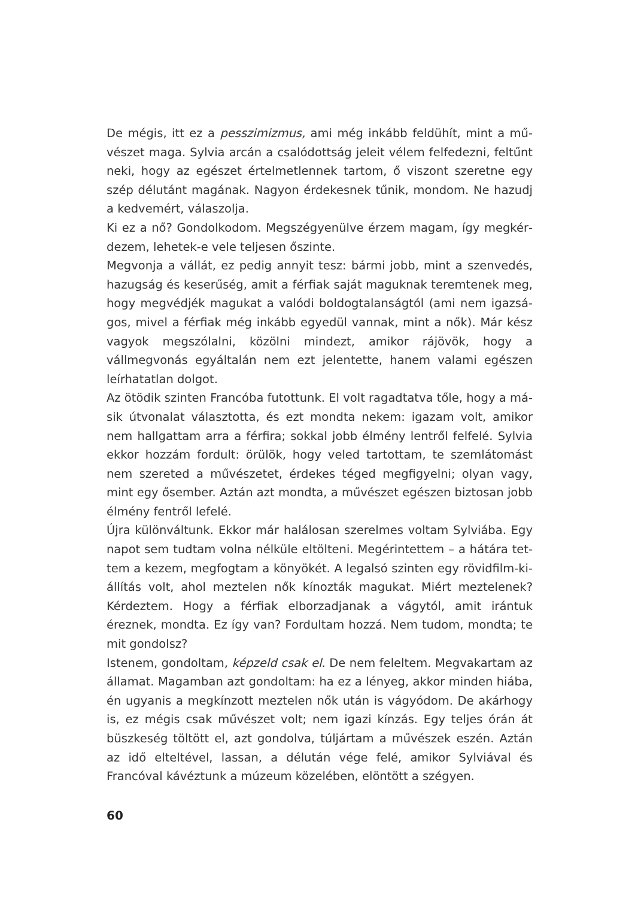De mégis, itt ez a pesszimizmus, ami még inkább feldühít, mint a mű­vészet maga. Sylvia arcán a csalódottság jeleit vélem felfedezni, feltűnt neki, hogy az egészet értelmetlennek tartom, ő viszont szeretne egy szép délutánt magának. Nagyon érdekesnek tűnik, mondom. Ne hazudj a kedvemért, válaszolja.
Ki ez a nő? Gondolkodom. Megszégyenülve érzem magam, így megkér­dezem, lehetek-e vele teljesen őszinte.
Megvonja a vállát, ez pedig annyit tesz: bármi jobb, mint a szenvedés, hazugság és keserűség, amit a férfiak saját maguknak teremtenek meg, hogy megvédjék magukat a valódi boldogtalanságtól (ami nem igazsá­gos, mivel a férfiak még inkább egyedül vannak, mint a nők). Már kész va­gyok megszólalni, közölni mindezt, amikor rájövök, hogy a vállmegvonás egyáltalán nem ezt jelentette, hanem valami egészen leírhatatlan dolgot.
Az ötödik szinten Francóba futottunk. El volt ragadtatva tőle, hogy a má­sik útvonalat választotta, és ezt mondta nekem: igazam volt, amikor nem hallgattam arra a férfira; sokkal jobb élmény lentről felfelé. Sylvia ekkor hozzám fordult: örülök, hogy veled tartottam, te szemlátomást nem sze­reted a művészetet, érdekes téged megfigyelni; olyan vagy, mint egy ősember. Aztán azt mondta, a művészet egészen biztosan jobb élmény fentről lefelé.
Újra különváltunk. Ekkor már halálosan szerelmes voltam Sylviába. Egy napot sem tudtam volna nélküle eltölteni. Megérintettem – a hátára tet­tem a kezem, megfogtam a könyökét. A legalsó szinten egy rövidfilm-ki­állítás volt, ahol meztelen nők kínozták magukat. Miért meztelenek? Kérdeztem. Hogy a férfiak elborzadjanak a vágytól, amit irántuk éreznek, mondta. Ez így van? Fordultam hozzá. Nem tudom, mondta; te mit gon­dolsz?
Istenem, gondoltam, képzeld csak el. De nem feleltem. Megvakartam az államat. Magamban azt gondoltam: ha ez a lényeg, akkor minden hiába, én ugyanis a megkínzott meztelen nők után is vágyódom. De akárhogy is, ez mégis csak művészet volt; nem igazi kínzás. Egy teljes órán át büsz­keség töltött el, azt gondolva, túljártam a művészek eszén. Aztán az idő elteltével, lassan, a délután vége felé, amikor Sylviával és Francóval ká­véztunk a múzeum közelében, elöntött a szégyen.
60